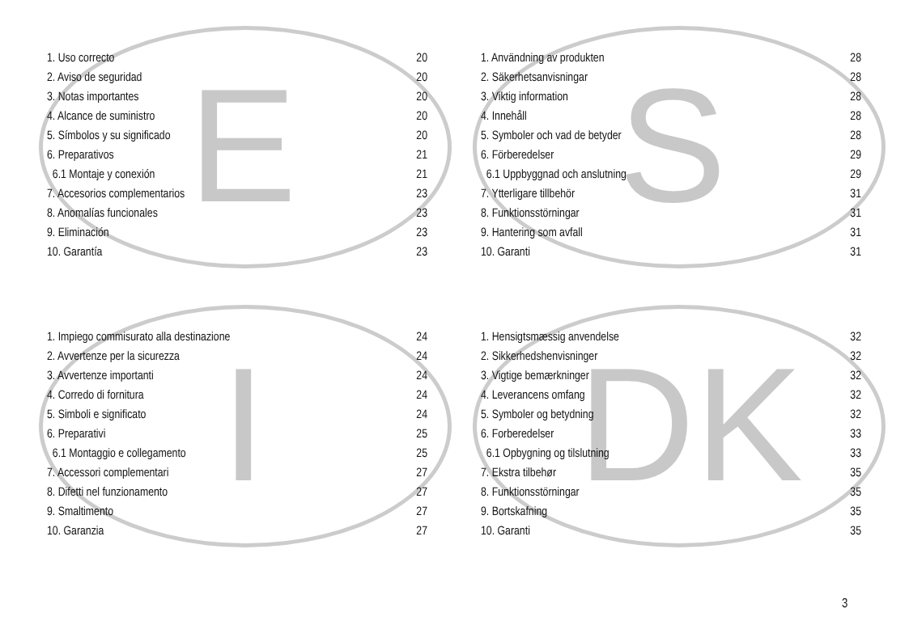E
| 1. Uso correcto | 20 |
| 2. Aviso de seguridad | 20 |
| 3. Notas importantes | 20 |
| 4. Alcance de suministro | 20 |
| 5. Símbolos y su significado | 20 |
| 6. Preparativos | 21 |
| 6.1 Montaje y conexión | 21 |
| 7. Accesorios complementarios | 23 |
| 8. Anomalías funcionales | 23 |
| 9. Eliminación | 23 |
| 10. Garantía | 23 |
S
| 1. Användning av produkten | 28 |
| 2. Säkerhetsanvisningar | 28 |
| 3. Viktig information | 28 |
| 4. Innehåll | 28 |
| 5. Symboler och vad de betyder | 28 |
| 6. Förberedelser | 29 |
| 6.1 Uppbyggnad och anslutning | 29 |
| 7. Ytterligare tillbehör | 31 |
| 8. Funktionsstörningar | 31 |
| 9. Hantering som avfall | 31 |
| 10. Garanti | 31 |
I
| 1. Impiego commisurato alla destinazione | 24 |
| 2. Avvertenze per la sicurezza | 24 |
| 3. Avvertenze importanti | 24 |
| 4. Corredo di fornitura | 24 |
| 5. Simboli e significato | 24 |
| 6. Preparativi | 25 |
| 6.1 Montaggio e collegamento | 25 |
| 7. Accessori complementari | 27 |
| 8. Difetti nel funzionamento | 27 |
| 9. Smaltimento | 27 |
| 10. Garanzia | 27 |
DK
| 1. Hensigtsmæssig anvendelse | 32 |
| 2. Sikkerhedshenvisninger | 32 |
| 3. Vigtige bemærkninger | 32 |
| 4. Leverancens omfang | 32 |
| 5. Symboler og betydning | 32 |
| 6. Forberedelser | 33 |
| 6.1 Opbygning og tilslutning | 33 |
| 7. Ekstra tilbehør | 35 |
| 8. Funktionsstörningar | 35 |
| 9. Bortskafning | 35 |
| 10. Garanti | 35 |
3